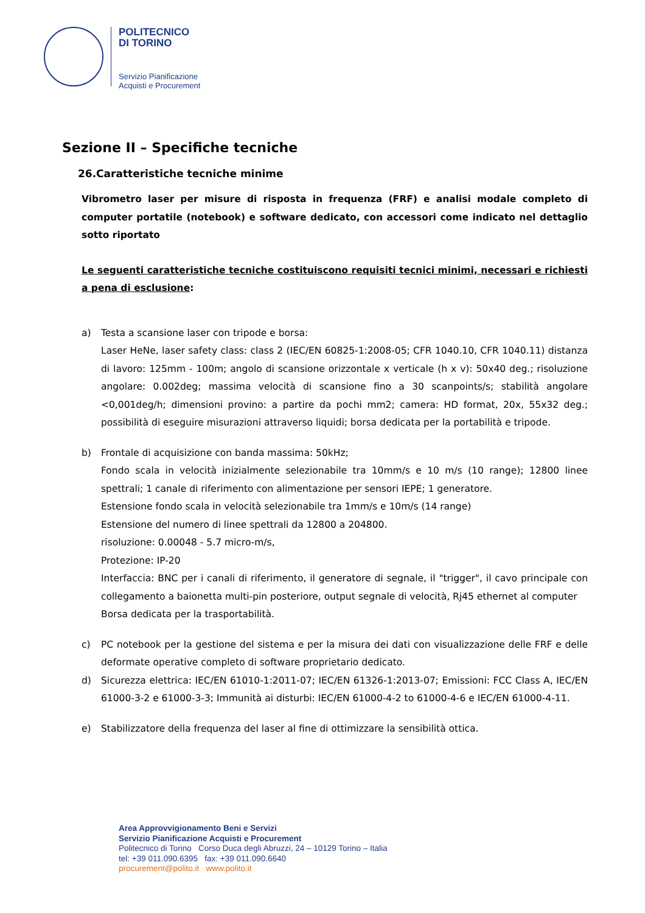POLITECNICO
DI TORINO
Servizio Pianificazione
Acquisti e Procurement
Sezione II – Specifiche tecniche
26.Caratteristiche tecniche minime
Vibrometro laser per misure di risposta in frequenza (FRF) e analisi modale completo di computer portatile (notebook) e software dedicato, con accessori come indicato nel dettaglio sotto riportato
Le seguenti caratteristiche tecniche costituiscono requisiti tecnici minimi, necessari e richiesti a pena di esclusione:
a) Testa a scansione laser con tripode e borsa:
Laser HeNe, laser safety class: class 2 (IEC/EN 60825-1:2008-05; CFR 1040.10, CFR 1040.11) distanza di lavoro: 125mm - 100m; angolo di scansione orizzontale x verticale (h x v): 50x40 deg.; risoluzione angolare: 0.002deg; massima velocità di scansione fino a 30 scanpoints/s; stabilità angolare <0,001deg/h; dimensioni provino: a partire da pochi mm2; camera: HD format, 20x, 55x32 deg.; possibilità di eseguire misurazioni attraverso liquidi; borsa dedicata per la portabilità e tripode.
b) Frontale di acquisizione con banda massima: 50kHz;
Fondo scala in velocità inizialmente selezionabile tra 10mm/s e 10 m/s (10 range); 12800 linee spettrali; 1 canale di riferimento con alimentazione per sensori IEPE; 1 generatore.
Estensione fondo scala in velocità selezionabile tra 1mm/s e 10m/s (14 range)
Estensione del numero di linee spettrali da 12800 a 204800.
risoluzione: 0.00048 - 5.7 micro-m/s,
Protezione: IP-20
Interfaccia: BNC per i canali di riferimento, il generatore di segnale, il "trigger", il cavo principale con collegamento a baionetta multi-pin posteriore, output segnale di velocità, Rj45 ethernet al computer
Borsa dedicata per la trasportabilità.
c) PC notebook per la gestione del sistema e per la misura dei dati con visualizzazione delle FRF e delle deformate operative completo di software proprietario dedicato.
d) Sicurezza elettrica: IEC/EN 61010-1:2011-07; IEC/EN 61326-1:2013-07; Emissioni: FCC Class A, IEC/EN 61000-3-2 e 61000-3-3; Immunità ai disturbi: IEC/EN 61000-4-2 to 61000-4-6 e IEC/EN 61000-4-11.
e) Stabilizzatore della frequenza del laser al fine di ottimizzare la sensibilità ottica.
Area Approvvigionamento Beni e Servizi
Servizio Pianificazione Acquisti e Procurement
Politecnico di Torino Corso Duca degli Abruzzi, 24 – 10129 Torino – Italia
tel: +39 011.090.6395 fax: +39 011.090.6640
procurement@polito.it www.polito.it